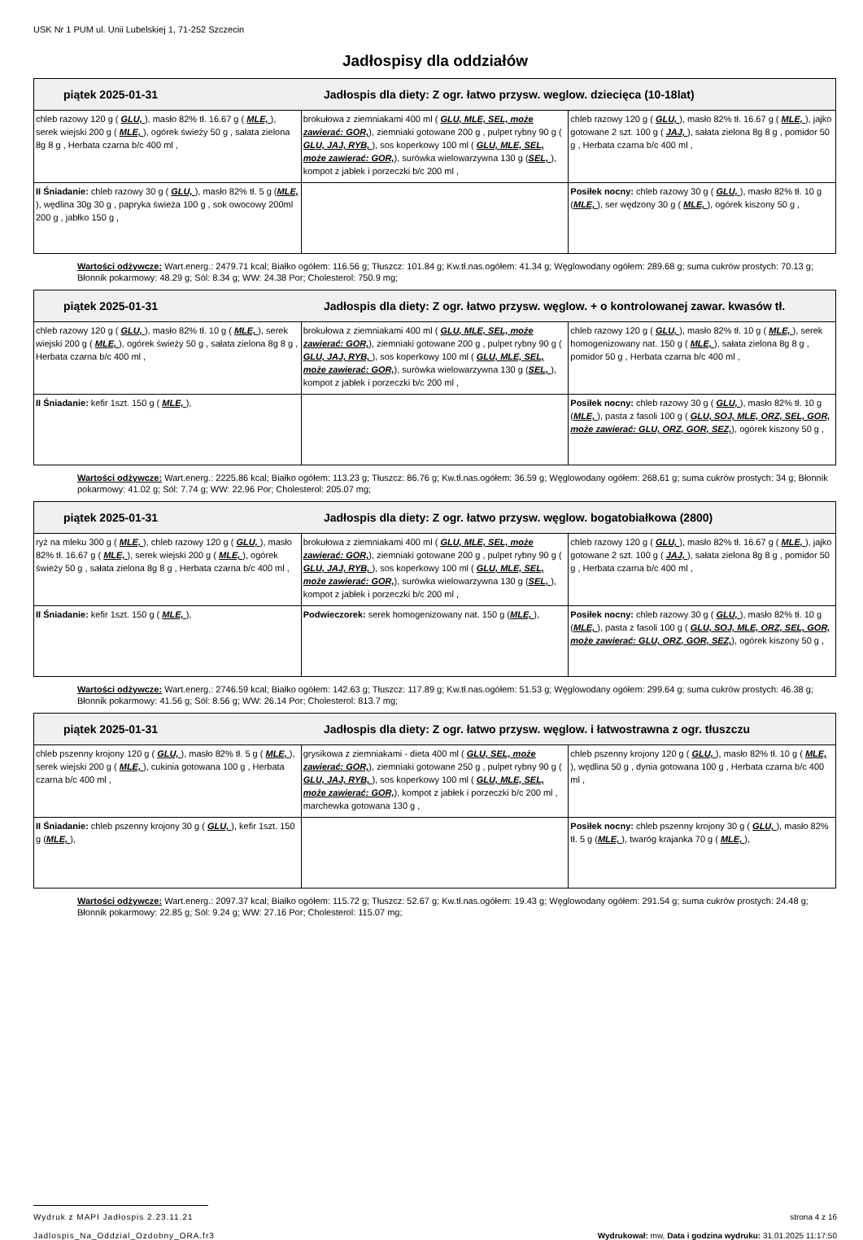USK Nr 1 PUM ul. Unii Lubelskiej 1, 71-252 Szczecin
Jadłospisy dla oddziałów
| piątek 2025-01-31 Jadłospis dla diety: Z ogr. łatwo przysw. weglow. dziecięca (10-18lat) | | |
| --- | --- | --- |
| chleb razowy 120 g ( GLU, ), masło 82% tł. 16.67 g ( MLE, ), serek wiejski 200 g ( MLE, ), ogórek świeży 50 g , sałata zielona 8g 8 g , Herbata czarna b/c 400 ml , | brokułowa z ziemniakami 400 ml ( GLU, MLE, SEL, może zawierać: GOR, ), ziemniaki gotowane 200 g , pulpet rybny 90 g ( GLU, JAJ, RYB, ), sos koperkowy 100 ml ( GLU, MLE, SEL, może zawierać: GOR, ), surówka wielowarzywna 130 g ( SEL, ), kompot z jabłek i porzeczki b/c 200 ml , | chleb razowy 120 g ( GLU, ), masło 82% tł. 16.67 g ( MLE, ), jajko gotowane 2 szt. 100 g ( JAJ, ), sałata zielona 8g 8 g , pomidor 50 g , Herbata czarna b/c 400 ml , |
| II Śniadanie: chleb razowy 30 g ( GLU, ), masło 82% tł. 5 g ( MLE, ), wędlina 30g 30 g , papryka świeża 100 g , sok owocowy 200ml 200 g , jabłko 150 g , | | Posiłek nocny: chleb razowy 30 g ( GLU, ), masło 82% tł. 10 g ( MLE, ), ser wędzony 30 g ( MLE, ), ogórek kiszony 50 g , |
Wartości odżywcze: Wart.energ.: 2479.71 kcal; Białko ogółem: 116.56 g; Tłuszcz: 101.84 g; Kw.tł.nas.ogółem: 41.34 g; Węglowodany ogółem: 289.68 g; suma cukrów prostych: 70.13 g; Błonnik pokarmowy: 48.29 g; Sól: 8.34 g; WW: 24.38 Por; Cholesterol: 750.9 mg;
| piątek 2025-01-31 Jadłospis dla diety: Z ogr. łatwo przysw. węglow. + o kontrolowanej zawar. kwasów tł. | | |
| --- | --- | --- |
| chleb razowy 120 g ( GLU, ), masło 82% tł. 10 g ( MLE, ), serek wiejski 200 g ( MLE, ), ogórek świeży 50 g , sałata zielona 8g 8 g , Herbata czarna b/c 400 ml , | brokułowa z ziemniakami 400 ml ( GLU, MLE, SEL, może zawierać: GOR, ), ziemniaki gotowane 200 g , pulpet rybny 90 g ( GLU, JAJ, RYB, ), sos koperkowy 100 ml ( GLU, MLE, SEL, może zawierać: GOR, ), surówka wielowarzywna 130 g ( SEL, ), kompot z jabłek i porzeczki b/c 200 ml , | chleb razowy 120 g ( GLU, ), masło 82% tł. 10 g ( MLE, ), serek homogenizowany nat. 150 g ( MLE, ), sałata zielona 8g 8 g , pomidor 50 g , Herbata czarna b/c 400 ml , |
| II Śniadanie: kefir 1szt. 150 g ( MLE, ), | | Posiłek nocny: chleb razowy 30 g ( GLU, ), masło 82% tł. 10 g ( MLE, ), pasta z fasoli 100 g ( GLU, SOJ, MLE, ORZ, SEL, GOR, może zawierać: GLU, ORZ, GOR, SEZ, ), ogórek kiszony 50 g , |
Wartości odżywcze: Wart.energ.: 2225.86 kcal; Białko ogółem: 113.23 g; Tłuszcz: 86.76 g; Kw.tł.nas.ogółem: 36.59 g; Węglowodany ogółem: 268.61 g; suma cukrów prostych: 34 g; Błonnik pokarmowy: 41.02 g; Sól: 7.74 g; WW: 22.96 Por; Cholesterol: 205.07 mg;
| piątek 2025-01-31 Jadłospis dla diety: Z ogr. łatwo przysw. węglow. bogatobiałkowa (2800) | | |
| --- | --- | --- |
| ryż na mleku 300 g ( MLE, ), chleb razowy 120 g ( GLU, ), masło 82% tł. 16.67 g ( MLE, ), serek wiejski 200 g ( MLE, ), ogórek świeży 50 g , sałata zielona 8g 8 g , Herbata czarna b/c 400 ml , | brokułowa z ziemniakami 400 ml ( GLU, MLE, SEL, może zawierać: GOR, ), ziemniaki gotowane 200 g , pulpet rybny 90 g ( GLU, JAJ, RYB, ), sos koperkowy 100 ml ( GLU, MLE, SEL, może zawierać: GOR, ), surówka wielowarzywna 130 g ( SEL, ), kompot z jabłek i porzeczki b/c 200 ml , | chleb razowy 120 g ( GLU, ), masło 82% tł. 16.67 g ( MLE, ), jajko gotowane 2 szt. 100 g ( JAJ, ), sałata zielona 8g 8 g , pomidor 50 g , Herbata czarna b/c 400 ml , |
| II Śniadanie: kefir 1szt. 150 g ( MLE, ), | Podwieczorek: serek homogenizowany nat. 150 g ( MLE, ), | Posiłek nocny: chleb razowy 30 g ( GLU, ), masło 82% tł. 10 g ( MLE, ), pasta z fasoli 100 g ( GLU, SOJ, MLE, ORZ, SEL, GOR, może zawierać: GLU, ORZ, GOR, SEZ, ), ogórek kiszony 50 g , |
Wartości odżywcze: Wart.energ.: 2746.59 kcal; Białko ogółem: 142.63 g; Tłuszcz: 117.89 g; Kw.tł.nas.ogółem: 51.53 g; Węglowodany ogółem: 299.64 g; suma cukrów prostych: 46.38 g; Błonnik pokarmowy: 41.56 g; Sól: 8.56 g; WW: 26.14 Por; Cholesterol: 813.7 mg;
| piątek 2025-01-31 Jadłospis dla diety: Z ogr. łatwo przysw. węglow. i łatwostrawna z ogr. tłuszczu | | |
| --- | --- | --- |
| chleb pszenny krojony 120 g ( GLU, ), masło 82% tł. 5 g ( MLE, ), serek wiejski 200 g ( MLE, ), cukinia gotowana 100 g , Herbata czarna b/c 400 ml , | grysikowa z ziemniakami - dieta 400 ml ( GLU, SEL, może zawierać: GOR, ), ziemniaki gotowane 250 g , pulpet rybny 90 g ( GLU, JAJ, RYB, ), sos koperkowy 100 ml ( GLU, MLE, SEL, może zawierać: GOR, ), kompot z jabłek i porzeczki b/c 200 ml , marchewka gotowana 130 g , | chleb pszenny krojony 120 g ( GLU, ), masło 82% tł. 10 g ( MLE, ), wędlina 50 g , dynia gotowana 100 g , Herbata czarna b/c 400 ml , |
| II Śniadanie: chleb pszenny krojony 30 g ( GLU, ), kefir 1szt. 150 g ( MLE, ), | | Posiłek nocny: chleb pszenny krojony 30 g ( GLU, ), masło 82% tł. 5 g ( MLE, ), twaróg krajanka 70 g ( MLE, ), |
Wartości odżywcze: Wart.energ.: 2097.37 kcal; Białko ogółem: 115.72 g; Tłuszcz: 52.67 g; Kw.tł.nas.ogółem: 19.43 g; Węglowodany ogółem: 291.54 g; suma cukrów prostych: 24.48 g; Błonnik pokarmowy: 22.85 g; Sól: 9.24 g; WW: 27.16 Por; Cholesterol: 115.07 mg;
Wydruk z MAPI Jadłospis 2.23.11.21 strona 4 z 16
Jadlospis_Na_Oddzial_Ozdobny_ORA.fr3 Wydrukował: mw, Data i godzina wydruku: 31.01.2025 11:17:50